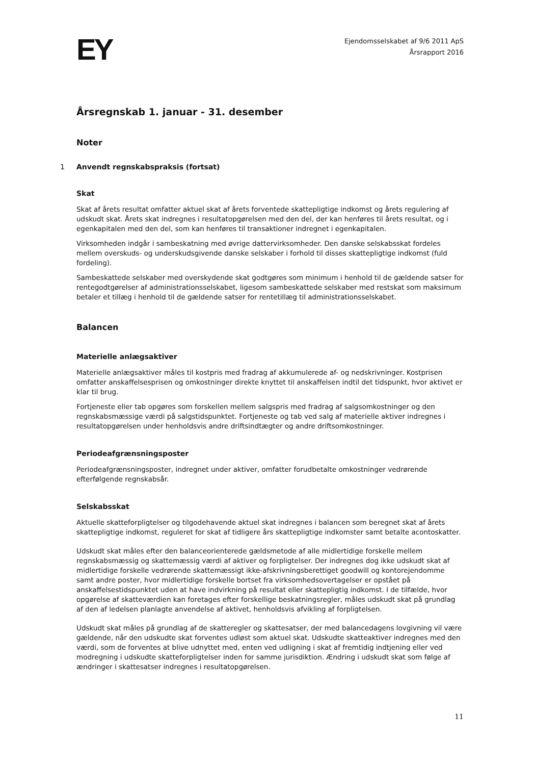EY
Ejendomsselskabet af 9/6 2011 ApS
Årsrapport 2016
Årsregnskab 1. januar - 31. desember
Noter
1 Anvendt regnskabspraksis (fortsat)
Skat
Skat af årets resultat omfatter aktuel skat af årets forventede skattepligtige indkomst og årets regulering af udskudt skat. Årets skat indregnes i resultatopgørelsen med den del, der kan henføres til årets resultat, og i egenkapitalen med den del, som kan henføres til transaktioner indregnet i egenkapitalen.
Virksomheden indgår i sambeskatning med øvrige dattervirksomheder. Den danske selskabsskat fordeles mellem overskuds- og underskudsgivende danske selskaber i forhold til disses skattepligtige indkomst (fuld fordeling).
Sambeskattede selskaber med overskydende skat godtgøres som minimum i henhold til de gældende satser for rentegodtgørelser af administrationsselskabet, ligesom sambeskattede selskaber med restskat som maksimum betaler et tillæg i henhold til de gældende satser for rentetillæg til administrationsselskabet.
Balancen
Materielle anlægsaktiver
Materielle anlægsaktiver måles til kostpris med fradrag af akkumulerede af- og nedskrivninger. Kostprisen omfatter anskaffelsesprisen og omkostninger direkte knyttet til anskaffelsen indtil det tidspunkt, hvor aktivet er klar til brug.
Fortjeneste eller tab opgøres som forskellen mellem salgspris med fradrag af salgsomkostninger og den regnskabsmæssige værdi på salgstidspunktet. Fortjeneste og tab ved salg af materielle aktiver indregnes i resultatopgørelsen under henholdsvis andre driftsindtægter og andre driftsomkostninger.
Periodeafgrænsningsposter
Periodeafgrænsningsposter, indregnet under aktiver, omfatter forudbetalte omkostninger vedrørende efterfølgende regnskabsår.
Selskabsskat
Aktuelle skatteforpligtelser og tilgodehavende aktuel skat indregnes i balancen som beregnet skat af årets skattepligtige indkomst, reguleret for skat af tidligere års skattepligtige indkomster samt betalte acontoskatter.
Udskudt skat måles efter den balanceorienterede gældsmetode af alle midlertidige forskelle mellem regnskabsmæssig og skattemæssig værdi af aktiver og forpligtelser. Der indregnes dog ikke udskudt skat af midlertidige forskelle vedrørende skattemæssigt ikke-afskrivningsberettiget goodwill og kontorejendomme samt andre poster, hvor midlertidige forskelle bortset fra virksomhedsovertagelser er opstået på anskaffelsestidspunktet uden at have indvirkning på resultat eller skattepligtig indkomst. I de tilfælde, hvor opgørelse af skatteværdien kan foretages efter forskellige beskatningsregler, måles udskudt skat på grundlag af den af ledelsen planlagte anvendelse af aktivet, henholdsvis afvikling af forpligtelsen.
Udskudt skat måles på grundlag af de skatteregler og skattesatser, der med balancedagens lovgivning vil være gældende, når den udskudte skat forventes udløst som aktuel skat. Udskudte skatteaktiver indregnes med den værdi, som de forventes at blive udnyttet med, enten ved udligning i skat af fremtidig indtjening eller ved modregning i udskudte skatteforpligtelser inden for samme jurisdiktion. Ændring i udskudt skat som følge af ændringer i skattesatser indregnes i resultatopgørelsen.
11